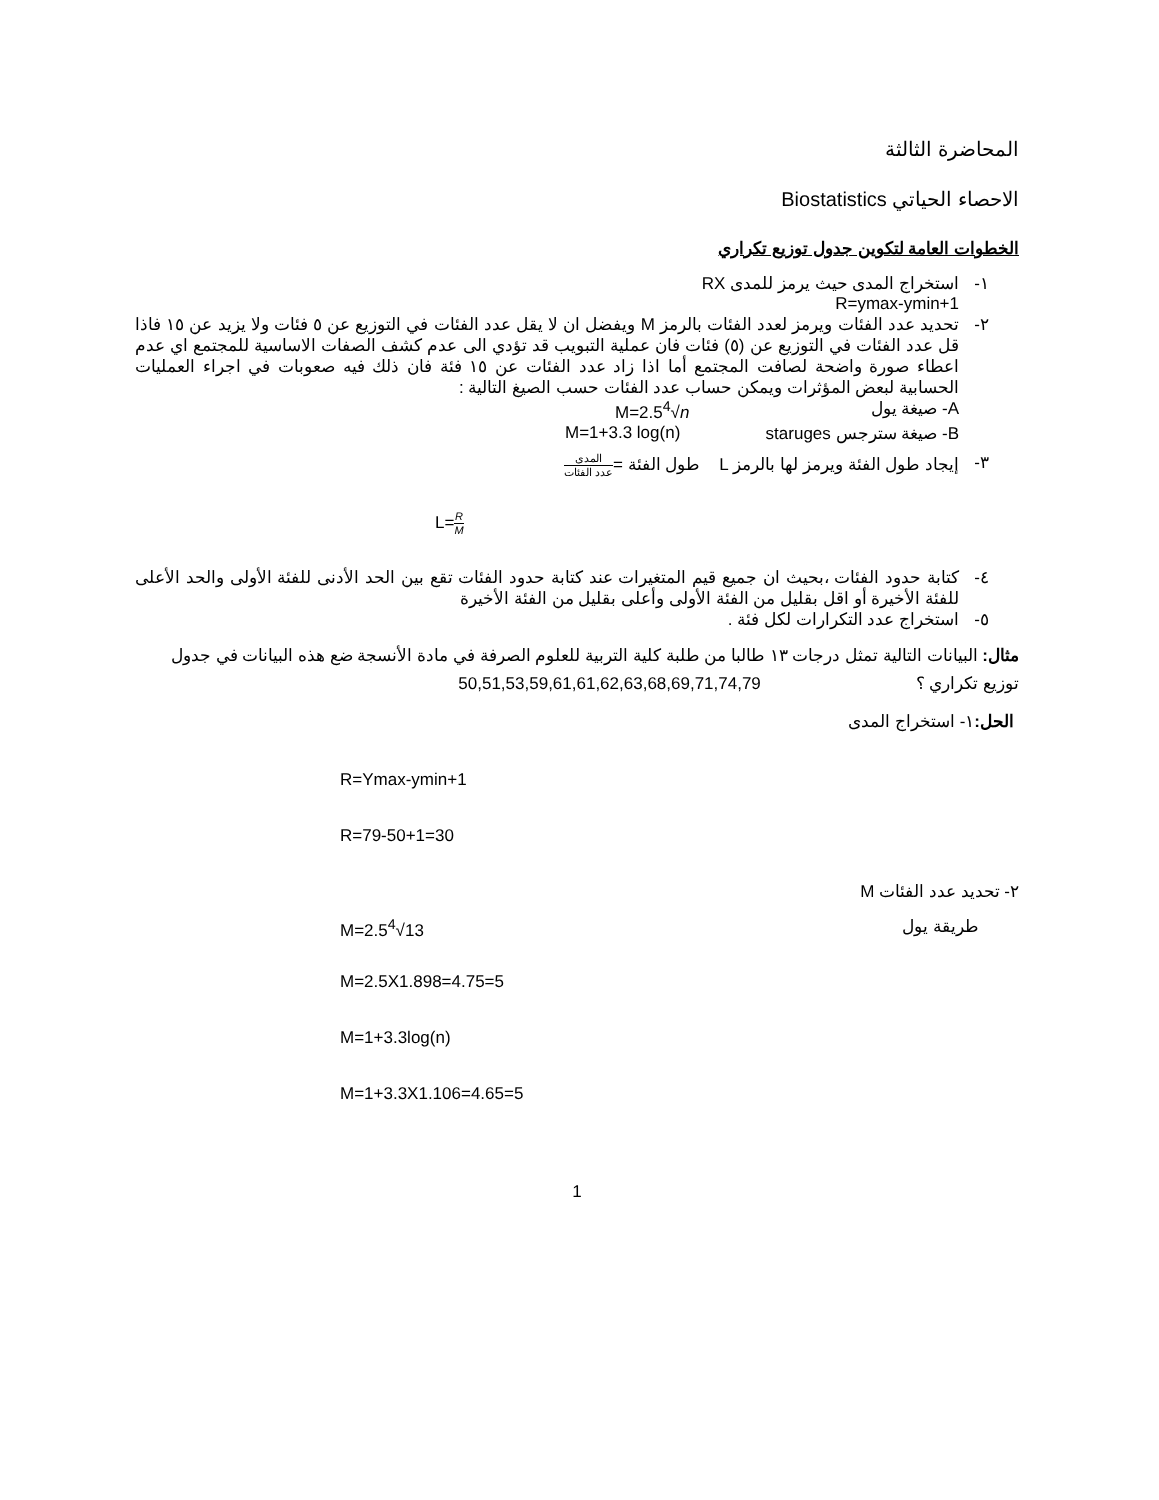المحاضرة الثالثة
الاحصاء الحياتي Biostatistics
الخطوات العامة لتكوين جدول توزيع تكراري
١- استخراج المدى حيث يرمز للمدى RX
R=ymax-ymin+1
٢- تحديد عدد الفئات ويرمز لعدد الفئات بالرمز M ويفضل ان لا يقل عدد الفئات في التوزيع عن ٥ فئات ولا يزيد عن ١٥ فاذا قل عدد الفئات في التوزيع عن (٥) فئات فان عملية التبويب قد تؤدي الى عدم كشف الصفات الاساسية للمجتمع اي عدم اعطاء صورة واضحة لصافت المجتمع أما اذا زاد عدد الفئات عن ١٥ فئة فان ذلك فيه صعوبات في اجراء العمليات الحسابية لبعض المؤثرات ويمكن حساب عدد الفئات حسب الصيغ التالية :
A- صيغة يول M=2.5<sup>4</sup>√n
B- صيغة سترجس staruges M=1+3.3 log(n)
٣- إيجاد طول الفئة ويرمز لها بالرمز L طول الفئة =المدى عدد الفئات
L=R M
٤- كتابة حدود الفئات ،بحيث ان جميع قيم المتغيرات عند كتابة حدود الفئات تقع بين الحد الأدنى للفئة الأولى والحد الأعلى للفئة الأخيرة أو اقل بقليل من الفئة الأولى وأعلى بقليل من الفئة الأخيرة
٥- استخراج عدد التكرارات لكل فئة .
مثال: البيانات التالية تمثل درجات ١٣ طالبا من طلبة كلية التربية للعلوم الصرفة في مادة الأنسجة ضع هذه البيانات في جدول توزيع تكراري ؟ 50,51,53,59,61,61,62,63,68,69,71,74,79
الحل: ١- استخراج المدى
R=Ymax-ymin+1
R=79-50+1=30
٢- تحديد عدد الفئات M
طريقة يول M=2.5<sup>4</sup>√13
M=2.5X1.898=4.75=5
M=1+3.3log(n)
M=1+3.3X1.106=4.65=5
1